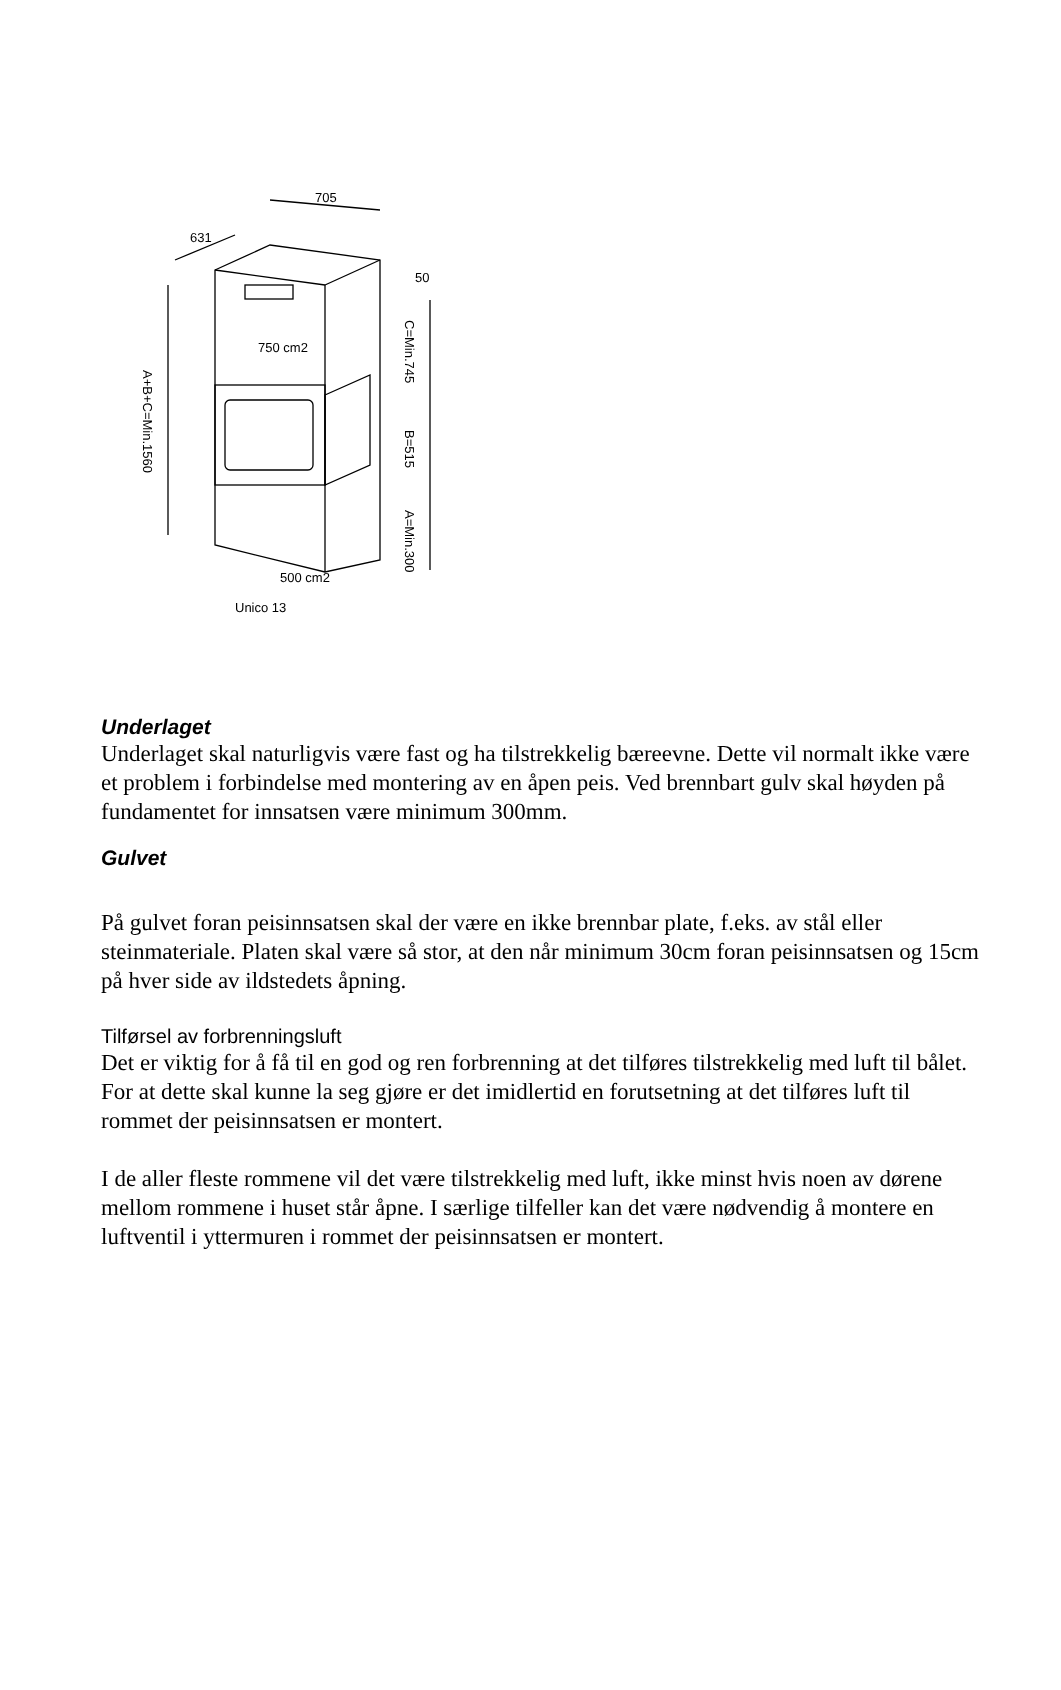705
631
50
750 cm2
A+B+C=Min.1560
C=Min.745
B=515
A=Min.300
500 cm2
Unico 13
Underlaget
Underlaget skal naturligvis være fast og ha tilstrekkelig bæreevne. Dette vil normalt ikke være et problem i forbindelse med montering av en åpen peis. Ved brennbart gulv skal høyden på fundamentet for innsatsen være minimum 300mm.
Gulvet
På gulvet foran peisinnsatsen skal der være en ikke brennbar plate, f.eks. av stål eller steinmateriale. Platen skal være så stor, at den når minimum 30cm foran peisinnsatsen og 15cm på hver side av ildstedets åpning.
Tilførsel av forbrenningsluft
Det er viktig for å få til en god og ren forbrenning at det tilføres tilstrekkelig med luft til bålet. For at dette skal kunne la seg gjøre er det imidlertid en forutsetning at det tilføres luft til rommet der peisinnsatsen er montert.
I de aller fleste rommene vil det være tilstrekkelig med luft, ikke minst hvis noen av dørene mellom rommene i huset står åpne. I særlige tilfeller kan det være nødvendig å montere en luftventil i yttermuren i rommet der peisinnsatsen er montert.